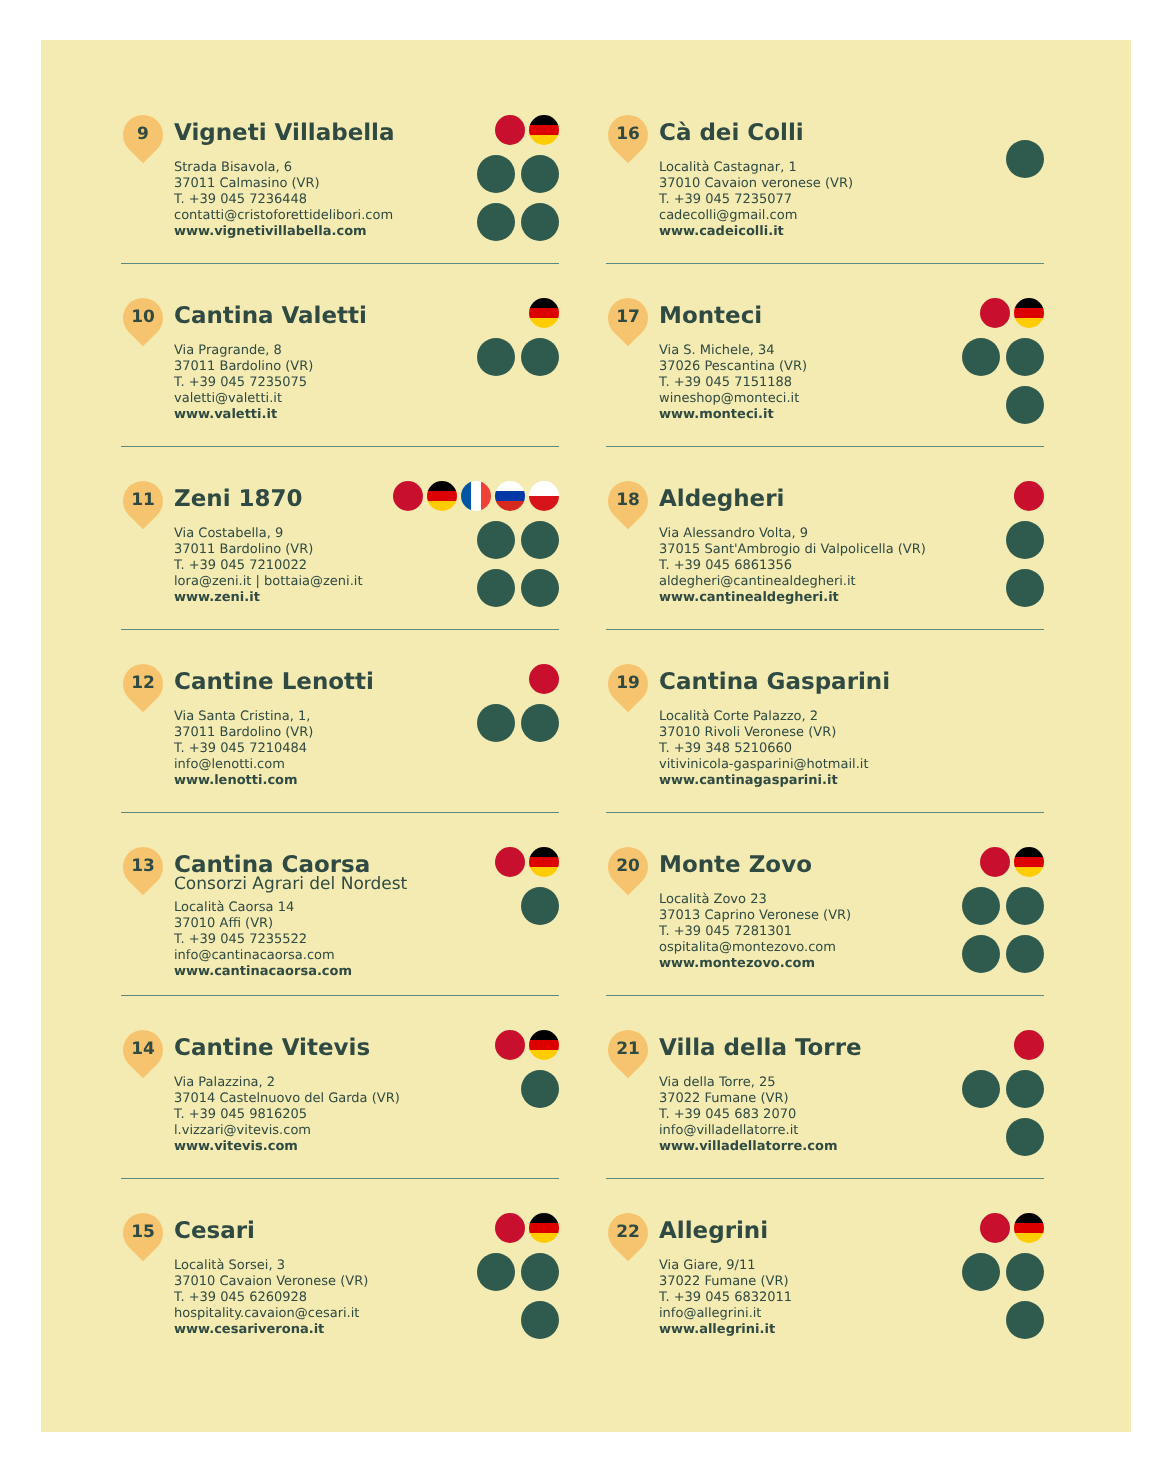9
Vigneti Villabella
Strada Bisavola, 6
37011 Calmasino (VR)
T. +39 045 7236448
contatti@cristoforettidelibori.com
www.vignetivillabella.com
10
Cantina Valetti
Via Pragrande, 8
37011 Bardolino (VR)
T. +39 045 7235075
valetti@valetti.it
www.valetti.it
11
Zeni 1870
Via Costabella, 9
37011 Bardolino (VR)
T. +39 045 7210022
lora@zeni.it | bottaia@zeni.it
www.zeni.it
12
Cantine Lenotti
Via Santa Cristina, 1,
37011 Bardolino (VR)
T. +39 045 7210484
info@lenotti.com
www.lenotti.com
13
Cantina Caorsa
Consorzi Agrari del Nordest
Località Caorsa 14
37010 Affi (VR)
T. +39 045 7235522
info@cantinacaorsa.com
www.cantinacaorsa.com
14
Cantine Vitevis
Via Palazzina, 2
37014 Castelnuovo del Garda (VR)
T. +39 045 9816205
l.vizzari@vitevis.com
www.vitevis.com
15
Cesari
Località Sorsei, 3
37010 Cavaion Veronese (VR)
T. +39 045 6260928
hospitality.cavaion@cesari.it
www.cesariverona.it
16
Cà dei Colli
Località Castagnar, 1
37010 Cavaion veronese (VR)
T. +39 045 7235077
cadecolli@gmail.com
www.cadeicolli.it
17
Monteci
Via S. Michele, 34
37026 Pescantina (VR)
T. +39 045 7151188
wineshop@monteci.it
www.monteci.it
18
Aldegheri
Via Alessandro Volta, 9
37015 Sant'Ambrogio di Valpolicella (VR)
T. +39 045 6861356
aldegheri@cantinealdegheri.it
www.cantinealdegheri.it
19
Cantina Gasparini
Località Corte Palazzo, 2
37010 Rivoli Veronese (VR)
T. +39 348 5210660
vitivinicola-gasparini@hotmail.it
www.cantinagasparini.it
20
Monte Zovo
Località Zovo 23
37013 Caprino Veronese (VR)
T. +39 045 7281301
ospitalita@montezovo.com
www.montezovo.com
21
Villa della Torre
Via della Torre, 25
37022 Fumane (VR)
T. +39 045 683 2070
info@villadellatorre.it
www.villadellatorre.com
22
Allegrini
Via Giare, 9/11
37022 Fumane (VR)
T. +39 045 6832011
info@allegrini.it
www.allegrini.it